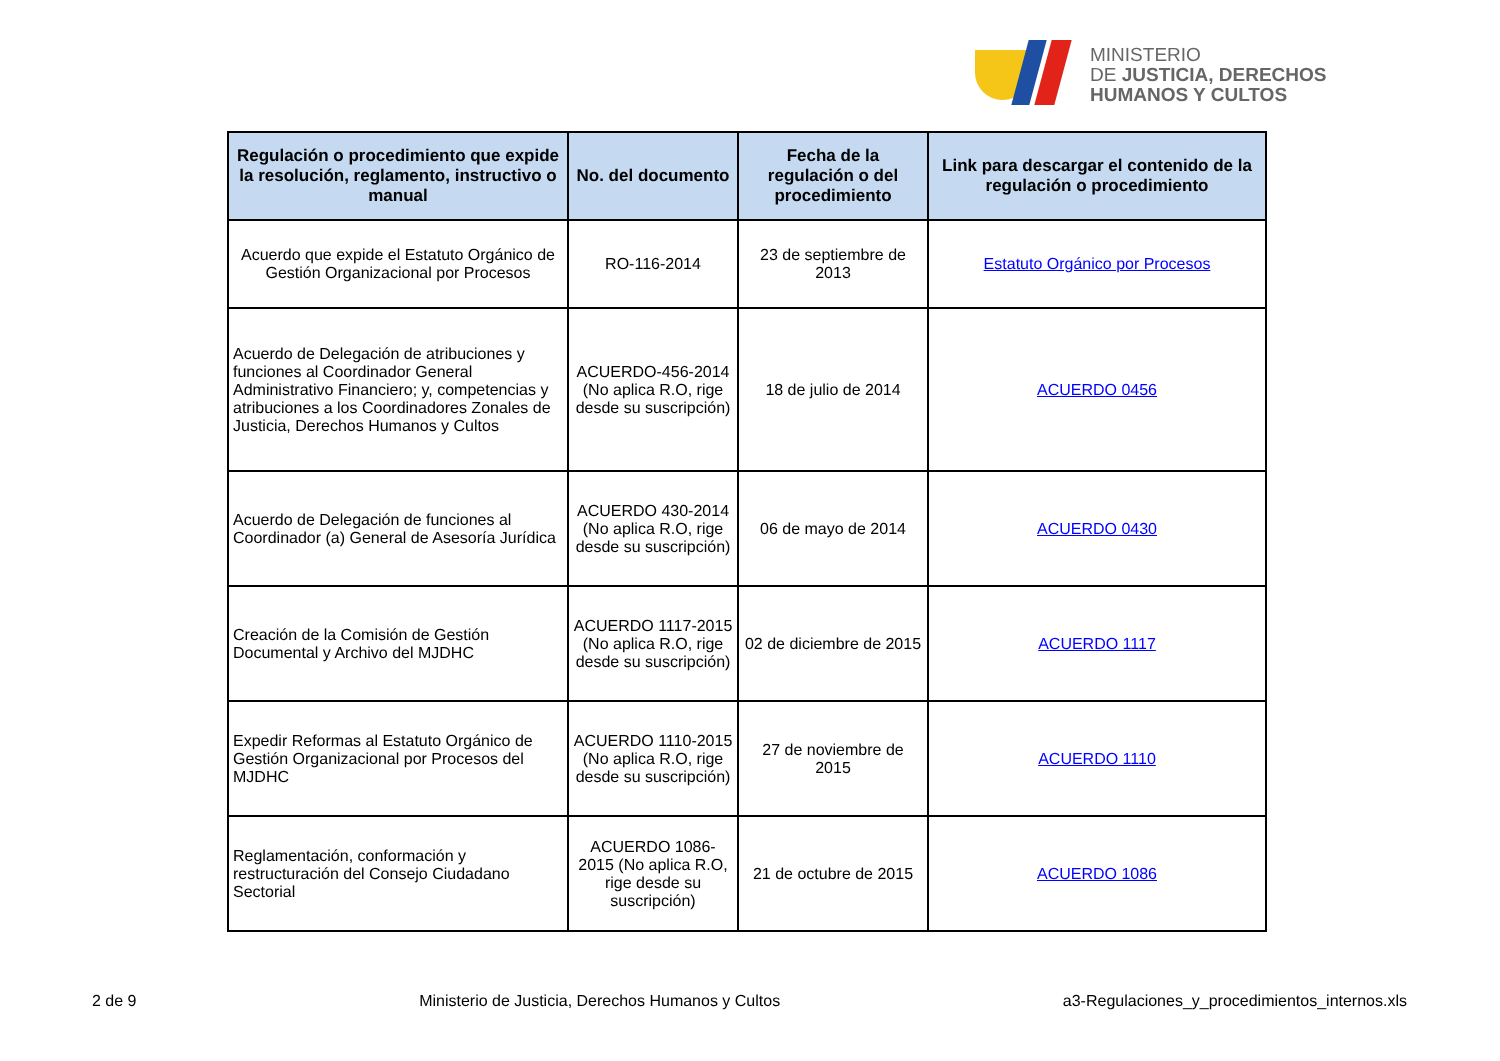MINISTERIO
DE JUSTICIA, DERECHOS
HUMANOS Y CULTOS
| Regulación o procedimiento que expide la resolución, reglamento, instructivo o manual | No. del documento | Fecha de la regulación o del procedimiento | Link para descargar el contenido de la regulación o procedimiento |
| --- | --- | --- | --- |
| Acuerdo que expide el Estatuto Orgánico de Gestión Organizacional por Procesos | RO-116-2014 | 23 de septiembre de 2013 | Estatuto Orgánico por Procesos |
| Acuerdo de Delegación de atribuciones y funciones al Coordinador General Administrativo Financiero; y, competencias y atribuciones a los Coordinadores Zonales de Justicia, Derechos Humanos y Cultos | ACUERDO-456-2014 (No aplica R.O, rige desde su suscripción) | 18 de julio de 2014 | ACUERDO 0456 |
| Acuerdo de Delegación de funciones al Coordinador (a) General de Asesoría Jurídica | ACUERDO 430-2014 (No aplica R.O, rige desde su suscripción) | 06 de mayo de 2014 | ACUERDO 0430 |
| Creación de la Comisión de Gestión Documental y Archivo del MJDHC | ACUERDO 1117-2015 (No aplica R.O, rige desde su suscripción) | 02 de diciembre de 2015 | ACUERDO 1117 |
| Expedir Reformas al Estatuto Orgánico de Gestión Organizacional por Procesos del MJDHC | ACUERDO 1110-2015 (No aplica R.O, rige desde su suscripción) | 27 de noviembre de 2015 | ACUERDO 1110 |
| Reglamentación, conformación y restructuración del Consejo Ciudadano Sectorial | ACUERDO 1086-2015 (No aplica R.O, rige desde su suscripción) | 21 de octubre de 2015 | ACUERDO 1086 |
2 de 9 Ministerio de Justicia, Derechos Humanos y Cultos a3-Regulaciones_y_procedimientos_internos.xls